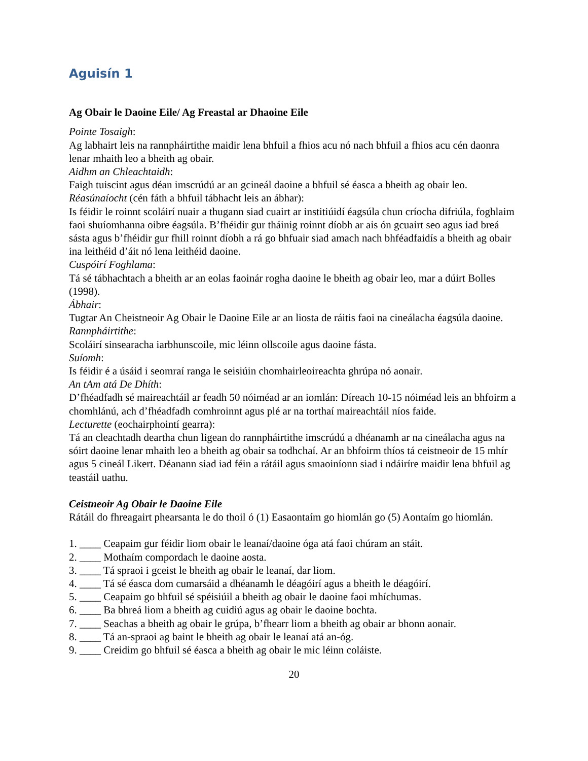Aguisín 1
Ag Obair le Daoine Eile/ Ag Freastal ar Dhaoine Eile
Pointe Tosaigh:
Ag labhairt leis na rannpháirtithe maidir lena bhfuil a fhios acu nó nach bhfuil a fhios acu cén daonra lenar mhaith leo a bheith ag obair.
Aidhm an Chleachtaidh:
Faigh tuiscint agus déan imscrúdú ar an gcineál daoine a bhfuil sé éasca a bheith ag obair leo.
Réasúnaíocht (cén fáth a bhfuil tábhacht leis an ábhar):
Is féidir le roinnt scoláirí nuair a thugann siad cuairt ar institiúidí éagsúla chun críocha difriúla, foghlaim faoi shuíomhanna oibre éagsúla. B’fhéidir gur tháinig roinnt díobh ar ais ón gcuairt seo agus iad breá sásta agus b’fhéidir gur fhill roinnt díobh a rá go bhfuair siad amach nach bhféadfaidís a bheith ag obair ina leithéid d’áit nó lena leithéid daoine.
Cuspóirí Foghlama:
Tá sé tábhachtach a bheith ar an eolas faoinár rogha daoine le bheith ag obair leo, mar a dúirt Bolles (1998).
Ábhair:
Tugtar An Cheistneoir Ag Obair le Daoine Eile ar an liosta de ráitis faoi na cineálacha éagsúla daoine.
Rannpháirtithe:
Scoláirí sinsearacha iarbhunscoile, mic léinn ollscoile agus daoine fásta.
Suíomh:
Is féidir é a úsáid i seomraí ranga le seisiúin chomhairleoireachta ghrúpa nó aonair.
An tAm atá De Dhíth:
D’fhéadfadh sé maireachtáil ar feadh 50 nóiméad ar an iomlán: Díreach 10-15 nóiméad leis an bhfoirm a chomhlánú, ach d’fhéadfadh comhroinnt agus plé ar na torthaí maireachtáil níos faide.
Lecturette (eochairphointí gearra):
Tá an cleachtadh deartha chun ligean do rannpháirtithe imscrúdú a dhéanamh ar na cineálacha agus na sóirt daoine lenar mhaith leo a bheith ag obair sa todhchaí. Ar an bhfoirm thíos tá ceistneoir de 15 mhír agus 5 cineál Likert. Déanann siad iad féin a rátáil agus smaoiníonn siad i ndáiríre maidir lena bhfuil ag teastáil uathu.
Ceistneoir Ag Obair le Daoine Eile
Rátáil do fhreagairt phearsanta le do thoil ó (1) Easaontaím go hiomlán go (5) Aontaím go hiomlán.
1. ____ Ceapaim gur féidir liom obair le leanaí/daoine óga atá faoi chúram an stáit.
2. ____ Mothaím compordach le daoine aosta.
3. ____ Tá spraoi i gceist le bheith ag obair le leanaí, dar liom.
4. ____ Tá sé éasca dom cumarsáid a dhéanamh le déagóirí agus a bheith le déagóirí.
5. ____ Ceapaim go bhfuil sé spéisiúil a bheith ag obair le daoine faoi mhíchumas.
6. ____ Ba bhreá liom a bheith ag cuidiú agus ag obair le daoine bochta.
7. ____ Seachas a bheith ag obair le grúpa, b’fhearr liom a bheith ag obair ar bhonn aonair.
8. ____ Tá an-spraoi ag baint le bheith ag obair le leanaí atá an-óg.
9. ____ Creidim go bhfuil sé éasca a bheith ag obair le mic léinn coláiste.
20